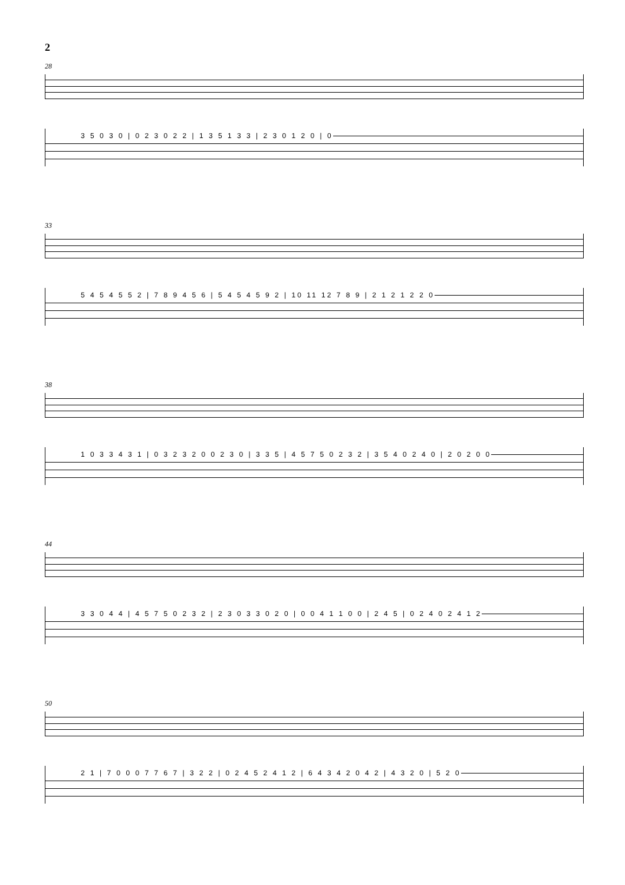2
28
3 5 0 3 0 | 0 2 3 0 2 2 | 1 3 5 1 3 3 | 2 3 0 1 2 0 | 0
33
5 4 5 4 5 5 2 | 7 8 9 4 5 6 | 5 4 5 4 5 9 2 | 10 11 12 7 8 9 | 2 1 2 1 2 2 0
38
1 0 3 3 4 3 1 | 0 3 2 3 2 0 0 2 3 0 | 3 3 5 | 4 5 7 5 0 2 3 2 | 3 5 4 0 2 4 0 | 2 0 2 0 0
44
3 3 0 4 4 | 4 5 7 5 0 2 3 2 | 2 3 0 3 3 0 2 0 | 0 0 4 1 1 0 0 | 2 4 5 | 0 2 4 0 2 4 1 2
50
2 1 | 7 0 0 0 7 7 6 7 | 3 2 2 | 0 2 4 5 2 4 1 2 | 6 4 3 4 2 0 4 2 | 4 3 2 0 | 5 2 0